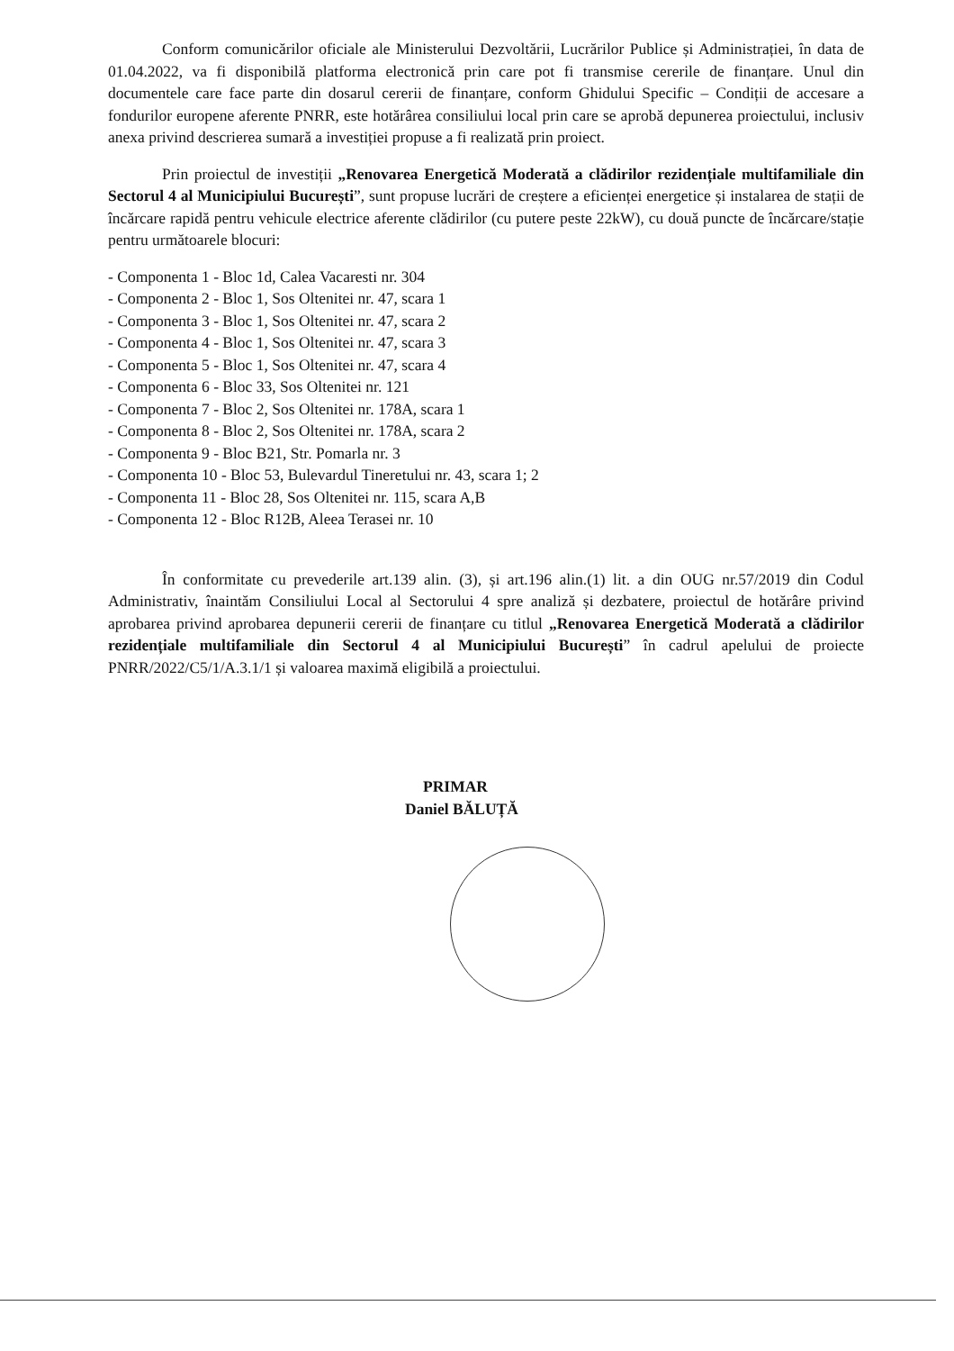Conform comunicărilor oficiale ale Ministerului Dezvoltării, Lucrărilor Publice și Administrației, în data de 01.04.2022, va fi disponibilă platforma electronică prin care pot fi transmise cererile de finanțare. Unul din documentele care face parte din dosarul cererii de finanțare, conform Ghidului Specific – Condiții de accesare a fondurilor europene aferente PNRR, este hotărârea consiliului local prin care se aprobă depunerea proiectului, inclusiv anexa privind descrierea sumară a investiției propuse a fi realizată prin proiect.
Prin proiectul de investiții „Renovarea Energetică Moderată a clădirilor rezidențiale multifamiliale din Sectorul 4 al Municipiului București”, sunt propuse lucrări de creștere a eficienței energetice și instalarea de stații de încărcare rapidă pentru vehicule electrice aferente clădirilor (cu putere peste 22kW), cu două puncte de încărcare/stație pentru următoarele blocuri:
- Componenta 1 - Bloc 1d, Calea Vacaresti nr. 304
- Componenta 2 - Bloc 1, Sos Oltenitei nr. 47, scara 1
- Componenta 3 - Bloc 1, Sos Oltenitei nr. 47, scara 2
- Componenta 4 - Bloc 1, Sos Oltenitei nr. 47, scara 3
- Componenta 5 - Bloc 1, Sos Oltenitei nr. 47, scara 4
- Componenta 6 - Bloc 33, Sos Oltenitei nr. 121
- Componenta 7 - Bloc 2, Sos Oltenitei nr. 178A, scara 1
- Componenta 8 - Bloc 2, Sos Oltenitei nr. 178A, scara 2
- Componenta 9 - Bloc B21, Str. Pomarla nr. 3
- Componenta 10 - Bloc 53, Bulevardul Tineretului nr. 43, scara 1; 2
- Componenta 11 - Bloc 28, Sos Oltenitei nr. 115, scara A,B
- Componenta 12 - Bloc R12B, Aleea Terasei nr. 10
În conformitate cu prevederile art.139 alin. (3), și art.196 alin.(1) lit. a din OUG nr.57/2019 din Codul Administrativ, înaintăm Consiliului Local al Sectorului 4 spre analiză și dezbatere, proiectul de hotărâre privind aprobarea privind aprobarea depunerii cererii de finanțare cu titlul „Renovarea Energetică Moderată a clădirilor rezidențiale multifamiliale din Sectorul 4 al Municipiului București” în cadrul apelului de proiecte PNRR/2022/C5/1/A.3.1/1 și valoarea maximă eligibilă a proiectului.
PRIMAR
Daniel BĂLUȚĂ